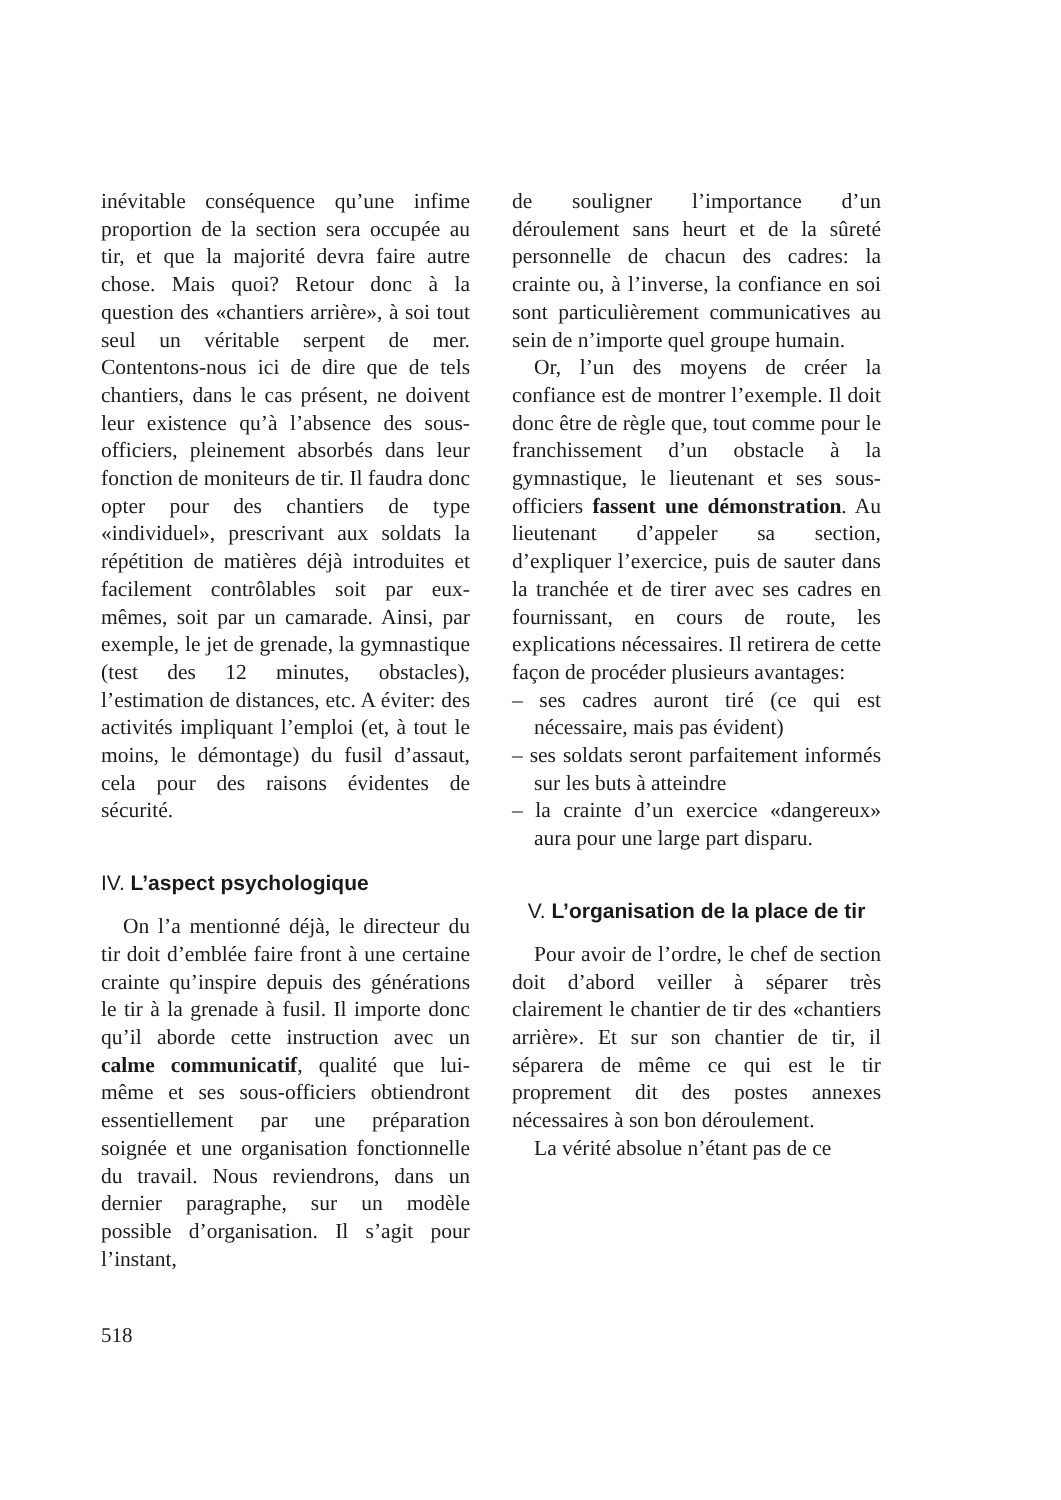inévitable conséquence qu’une infime proportion de la section sera occupée au tir, et que la majorité devra faire autre chose. Mais quoi? Retour donc à la question des «chantiers arrière», à soi tout seul un véritable serpent de mer. Contentons-nous ici de dire que de tels chantiers, dans le cas présent, ne doivent leur existence qu’à l’absence des sous-officiers, pleinement absorbés dans leur fonction de moniteurs de tir. Il faudra donc opter pour des chantiers de type «individuel», prescrivant aux soldats la répétition de matières déjà introduites et facilement contrôlables soit par eux-mêmes, soit par un camarade. Ainsi, par exemple, le jet de grenade, la gymnastique (test des 12 minutes, obstacles), l’estimation de distances, etc. A éviter: des activités impliquant l’emploi (et, à tout le moins, le démontage) du fusil d’assaut, cela pour des raisons évidentes de sécurité.
IV. L’aspect psychologique
On l’a mentionné déjà, le directeur du tir doit d’emblée faire front à une certaine crainte qu’inspire depuis des générations le tir à la grenade à fusil. Il importe donc qu’il aborde cette instruction avec un calme communicatif, qualité que lui-même et ses sous-officiers obtiendront essentiellement par une préparation soignée et une organisation fonctionnelle du travail. Nous reviendrons, dans un dernier paragraphe, sur un modèle possible d’organisation. Il s’agit pour l’instant,
de souligner l’importance d’un déroulement sans heurt et de la sûreté personnelle de chacun des cadres: la crainte ou, à l’inverse, la confiance en soi sont particulièrement communicatives au sein de n’importe quel groupe humain.
Or, l’un des moyens de créer la confiance est de montrer l’exemple. Il doit donc être de règle que, tout comme pour le franchissement d’un obstacle à la gymnastique, le lieutenant et ses sous-officiers fassent une démonstration. Au lieutenant d’appeler sa section, d’expliquer l’exercice, puis de sauter dans la tranchée et de tirer avec ses cadres en fournissant, en cours de route, les explications nécessaires. Il retirera de cette façon de procéder plusieurs avantages:
– ses cadres auront tiré (ce qui est nécessaire, mais pas évident)
– ses soldats seront parfaitement informés sur les buts à atteindre
– la crainte d’un exercice «dangereux» aura pour une large part disparu.
V. L’organisation de la place de tir
Pour avoir de l’ordre, le chef de section doit d’abord veiller à séparer très clairement le chantier de tir des «chantiers arrière». Et sur son chantier de tir, il séparera de même ce qui est le tir proprement dit des postes annexes nécessaires à son bon déroulement.
La vérité absolue n’étant pas de ce
518